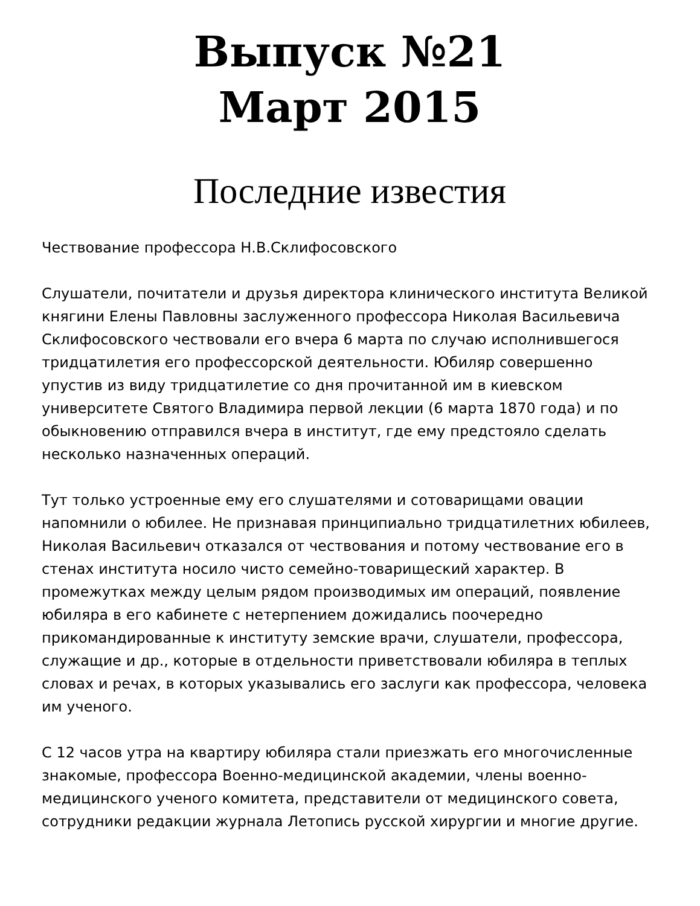Выпуск №21
Март 2015
Последние известия
Чествование профессора Н.В.Склифосовского
Слушатели, почитатели и друзья директора клинического института Великой княгини Елены Павловны заслуженного профессора Николая Васильевича Склифосовского чествовали его вчера 6 марта по случаю исполнившегося тридцатилетия его профессорской деятельности. Юбиляр совершенно упустив из виду тридцатилетие со дня прочитанной им в киевском университете Святого Владимира первой лекции (6 марта 1870 года) и по обыкновению отправился вчера в институт, где ему предстояло сделать несколько назначенных операций.
Тут только устроенные ему его слушателями и сотоварищами овации напомнили о юбилее. Не признавая принципиально тридцатилетних юбилеев, Николая Васильевич отказался от чествования и потому чествование его в стенах института носило чисто семейно-товарищеский характер. В промежутках между целым рядом производимых им операций, появление юбиляра в его кабинете с нетерпением дожидались поочередно прикомандированные к институту земские врачи, слушатели, профессора, служащие и др., которые в отдельности приветствовали юбиляра в теплых словах и речах, в которых указывались его заслуги как профессора, человека им ученого.
С 12 часов утра на квартиру юбиляра стали приезжать его многочисленные знакомые, профессора Военно-медицинской академии, члены военно-медицинского ученого комитета, представители от медицинского совета, сотрудники редакции журнала Летопись русской хирургии и многие другие.